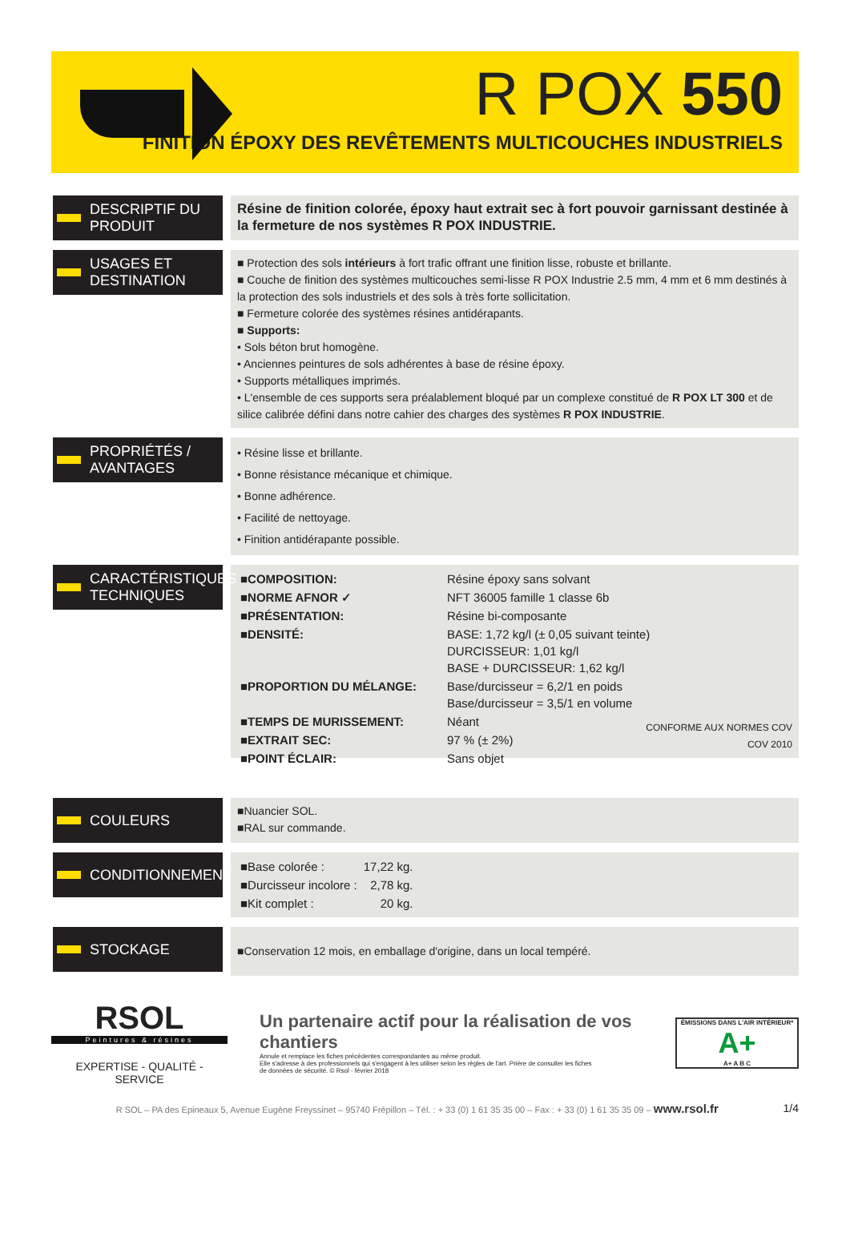R POX 550
FINITION ÉPOXY DES REVÊTEMENTS MULTICOUCHES INDUSTRIELS
DESCRIPTIF DU PRODUIT
Résine de finition colorée, époxy haut extrait sec à fort pouvoir garnissant destinée à la fermeture de nos systèmes R POX INDUSTRIE.
USAGES ET DESTINATION
■ Protection des sols intérieurs à fort trafic offrant une finition lisse, robuste et brillante.
■ Couche de finition des systèmes multicouches semi-lisse R POX Industrie 2.5 mm, 4 mm et 6 mm destinés à la protection des sols industriels et des sols à très forte sollicitation.
■ Fermeture colorée des systèmes résines antidérapants.
■ Supports:
• Sols béton brut homogène.
• Anciennes peintures de sols adhérentes à base de résine époxy.
• Supports métalliques imprimés.
• L'ensemble de ces supports sera préalablement bloqué par un complexe constitué de R POX LT 300 et de silice calibrée défini dans notre cahier des charges des systèmes R POX INDUSTRIE.
PROPRIÉTÉS / AVANTAGES
• Résine lisse et brillante.
• Bonne résistance mécanique et chimique.
• Bonne adhérence.
• Facilité de nettoyage.
• Finition antidérapante possible.
CARACTÉRISTIQUES TECHNIQUES
| ■COMPOSITION: | Résine époxy sans solvant |
| ■NORME AFNOR ✓ | NFT 36005 famille 1 classe 6b |
| ■PRÉSENTATION: | Résine bi-composante |
| ■DENSITÉ: | BASE: 1,72 kg/l (± 0,05 suivant teinte) DURCISSEUR: 1,01 kg/l BASE + DURCISSEUR: 1,62 kg/l |
| ■PROPORTION DU MÉLANGE: | Base/durcisseur = 6,2/1 en poids Base/durcisseur = 3,5/1 en volume |
| ■TEMPS DE MURISSEMENT: | Néant |
| ■EXTRAIT SEC: | 97 % (± 2%) |
| ■POINT ÉCLAIR: | Sans objet |
CONFORME AUX NORMES COV
COV 2010
COULEURS
■Nuancier SOL.
■RAL sur commande.
CONDITIONNEMENT
| ■Base colorée : | 17,22 kg. |
| ■Durcisseur incolore : | 2,78 kg. |
| ■Kit complet : | 20 kg. |
STOCKAGE
■Conservation 12 mois, en emballage d'origine, dans un local tempéré.
RSOL
Peintures & résines
EXPERTISE - QUALITÉ - SERVICE
Un partenaire actif pour la réalisation de vos chantiers
Annule et remplace les fiches précédentes correspondantes au même produit.
Elle s'adresse à des professionnels qui s'engagent à les utiliser selon les règles de l'art. Prière de consulter les fiches
de données de sécurité. © Rsol - février 2018
ÉMISSIONS DANS L'AIR INTÉRIEUR*
A+
A+ A B C
R SOL – PA des Epineaux 5, Avenue Eugène Freyssinet – 95740 Frépillon – Tél. : + 33 (0) 1 61 35 35 00 – Fax : + 33 (0) 1 61 35 35 09 – www.rsol.fr
1/4